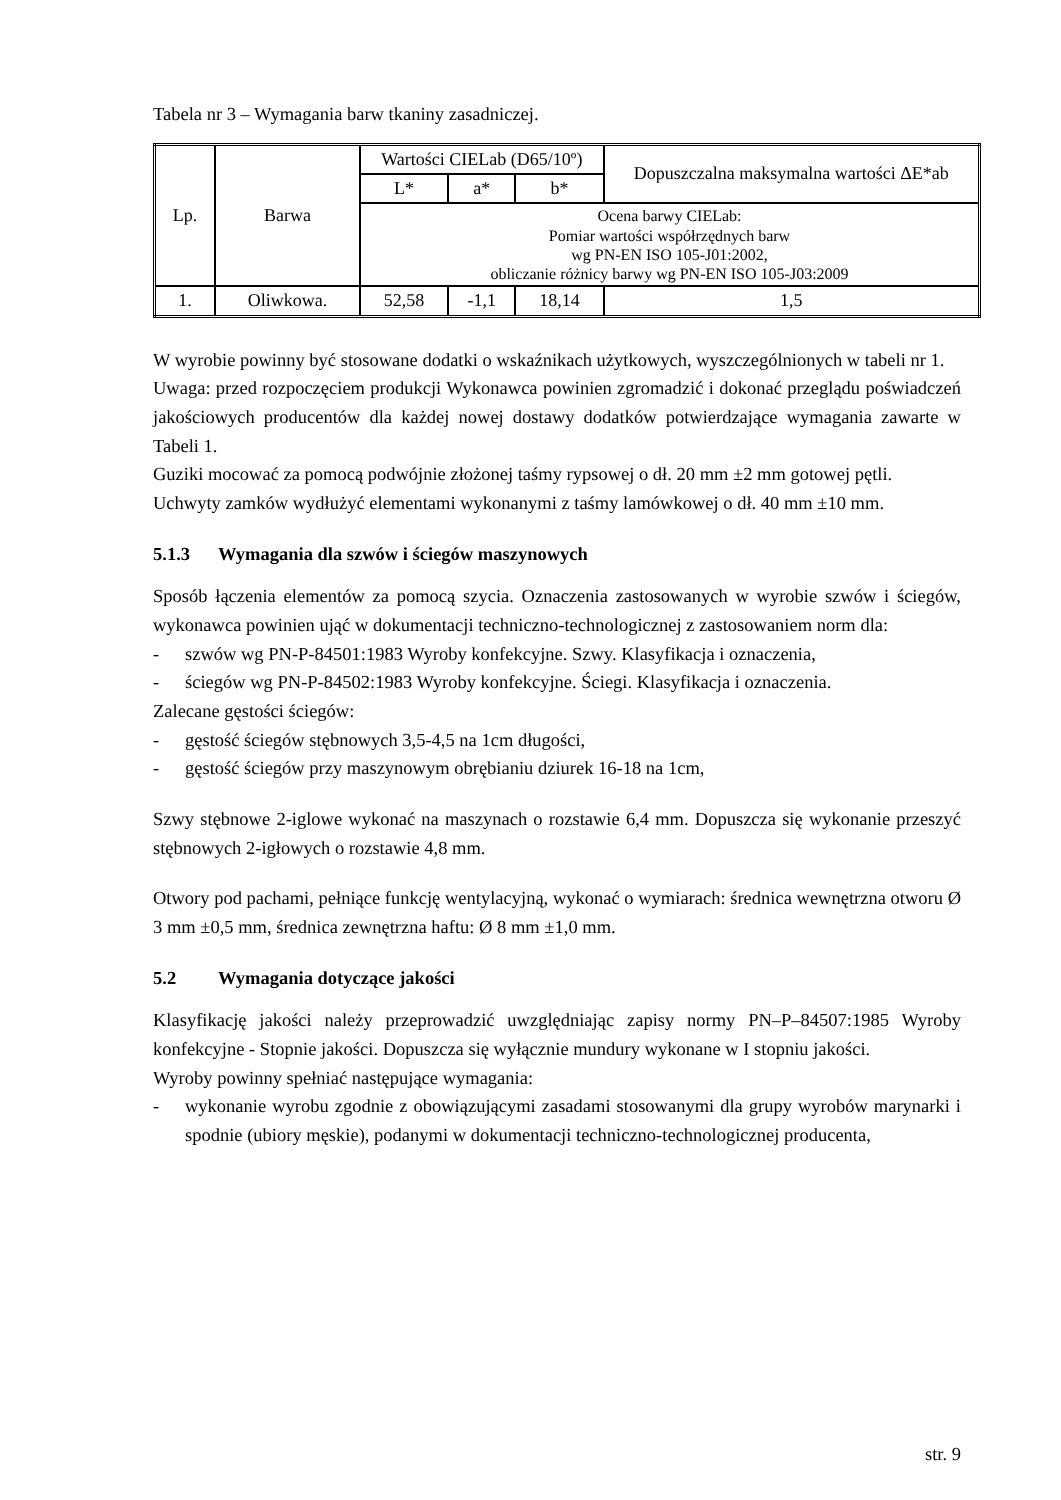Tabela nr 3 – Wymagania barw tkaniny zasadniczej.
| Lp. | Barwa | Wartości CIELab (D65/10º) | | | Dopuszczalna maksymalna wartości ΔE*ab |
| | | L* | a* | b* | |
| | | Ocena barwy CIELab: Pomiar wartości współrzędnych barw wg PN-EN ISO 105-J01:2002, obliczanie różnicy barwy wg PN-EN ISO 105-J03:2009 | | | |
| 1. | Oliwkowa. | 52,58 | -1,1 | 18,14 | 1,5 |
W wyrobie powinny być stosowane dodatki o wskaźnikach użytkowych, wyszczególnionych w tabeli nr 1.
Uwaga: przed rozpoczęciem produkcji Wykonawca powinien zgromadzić i dokonać przeglądu poświadczeń jakościowych producentów dla każdej nowej dostawy dodatków potwierdzające wymagania zawarte w Tabeli 1.
Guziki mocować za pomocą podwójnie złożonej taśmy rypsowej o dł. 20 mm ±2 mm gotowej pętli.
Uchwyty zamków wydłużyć elementami wykonanymi z taśmy lamówkowej o dł. 40 mm ±10 mm.
5.1.3 Wymagania dla szwów i ściegów maszynowych
Sposób łączenia elementów za pomocą szycia. Oznaczenia zastosowanych w wyrobie szwów i ściegów, wykonawca powinien ująć w dokumentacji techniczno-technologicznej z zastosowaniem norm dla:
- szwów wg PN-P-84501:1983 Wyroby konfekcyjne. Szwy. Klasyfikacja i oznaczenia,
- ściegów wg PN-P-84502:1983 Wyroby konfekcyjne. Ściegi. Klasyfikacja i oznaczenia.
Zalecane gęstości ściegów:
- gęstość ściegów stębnowych 3,5-4,5 na 1cm długości,
- gęstość ściegów przy maszynowym obrębianiu dziurek 16-18 na 1cm,
Szwy stębnowe 2-iglowe wykonać na maszynach o rozstawie 6,4 mm. Dopuszcza się wykonanie przeszyć stębnowych 2-igłowych o rozstawie 4,8 mm.
Otwory pod pachami, pełniące funkcję wentylacyjną, wykonać o wymiarach: średnica wewnętrzna otworu Ø 3 mm ±0,5 mm, średnica zewnętrzna haftu: Ø 8 mm ±1,0 mm.
5.2 Wymagania dotyczące jakości
Klasyfikację jakości należy przeprowadzić uwzględniając zapisy normy PN–P–84507:1985 Wyroby konfekcyjne - Stopnie jakości. Dopuszcza się wyłącznie mundury wykonane w I stopniu jakości.
Wyroby powinny spełniać następujące wymagania:
- wykonanie wyrobu zgodnie z obowiązującymi zasadami stosowanymi dla grupy wyrobów marynarki i spodnie (ubiory męskie), podanymi w dokumentacji techniczno-technologicznej producenta,
str. 9